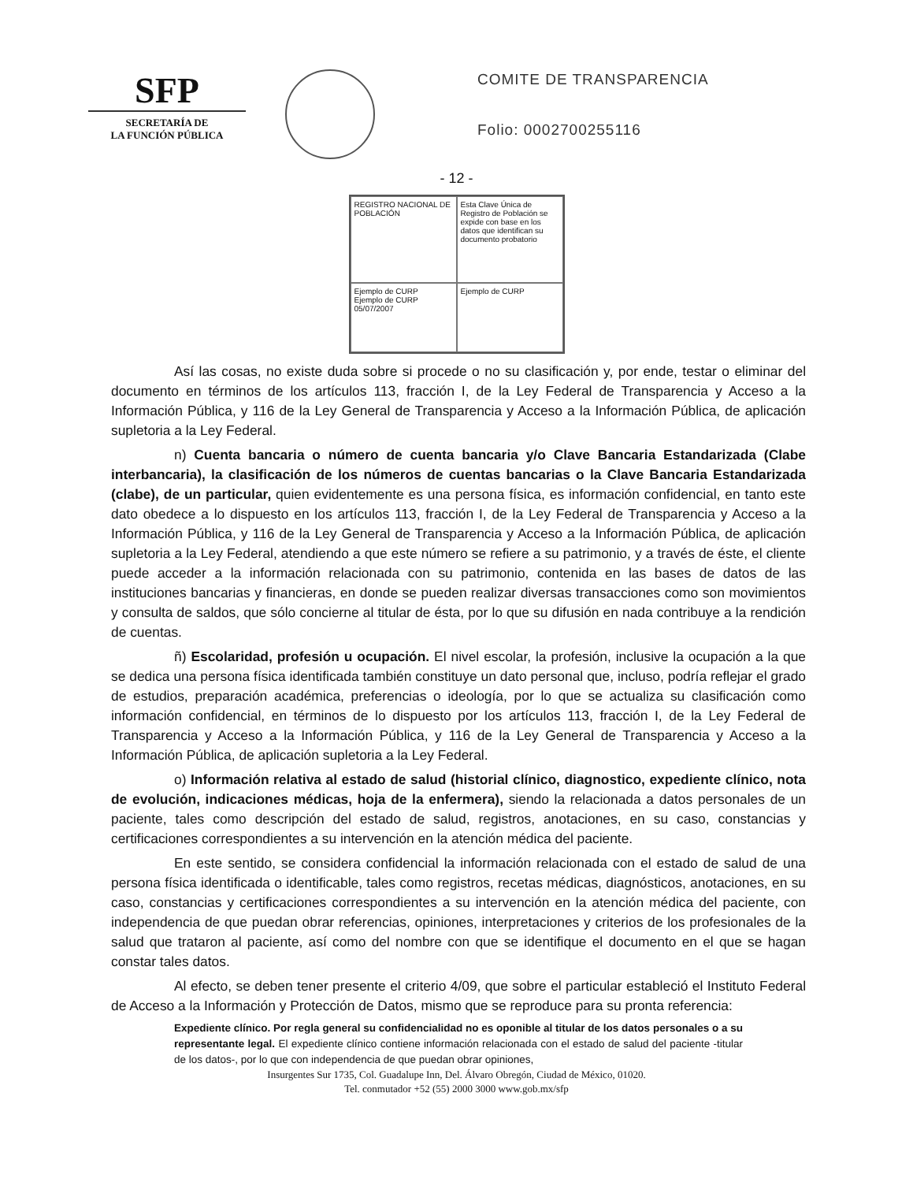SFP
SECRETARÍA DE
LA FUNCIÓN PÚBLICA
COMITE DE TRANSPARENCIA
Folio: 0002700255116
- 12 -
REGISTRO NACIONAL DE POBLACIÓN
Esta Clave Única de Registro de Población se expide con base en los datos que identifican su documento probatorio
Ejemplo de CURP
Ejemplo de CURP
05/07/2007
Ejemplo de CURP
Así las cosas, no existe duda sobre si procede o no su clasificación y, por ende, testar o eliminar del documento en términos de los artículos 113, fracción I, de la Ley Federal de Transparencia y Acceso a la Información Pública, y 116 de la Ley General de Transparencia y Acceso a la Información Pública, de aplicación supletoria a la Ley Federal.
n) Cuenta bancaria o número de cuenta bancaria y/o Clave Bancaria Estandarizada (Clabe interbancaria), la clasificación de los números de cuentas bancarias o la Clave Bancaria Estandarizada (clabe), de un particular, quien evidentemente es una persona física, es información confidencial, en tanto este dato obedece a lo dispuesto en los artículos 113, fracción I, de la Ley Federal de Transparencia y Acceso a la Información Pública, y 116 de la Ley General de Transparencia y Acceso a la Información Pública, de aplicación supletoria a la Ley Federal, atendiendo a que este número se refiere a su patrimonio, y a través de éste, el cliente puede acceder a la información relacionada con su patrimonio, contenida en las bases de datos de las instituciones bancarias y financieras, en donde se pueden realizar diversas transacciones como son movimientos y consulta de saldos, que sólo concierne al titular de ésta, por lo que su difusión en nada contribuye a la rendición de cuentas.
ñ) Escolaridad, profesión u ocupación. El nivel escolar, la profesión, inclusive la ocupación a la que se dedica una persona física identificada también constituye un dato personal que, incluso, podría reflejar el grado de estudios, preparación académica, preferencias o ideología, por lo que se actualiza su clasificación como información confidencial, en términos de lo dispuesto por los artículos 113, fracción I, de la Ley Federal de Transparencia y Acceso a la Información Pública, y 116 de la Ley General de Transparencia y Acceso a la Información Pública, de aplicación supletoria a la Ley Federal.
o) Información relativa al estado de salud (historial clínico, diagnostico, expediente clínico, nota de evolución, indicaciones médicas, hoja de la enfermera), siendo la relacionada a datos personales de un paciente, tales como descripción del estado de salud, registros, anotaciones, en su caso, constancias y certificaciones correspondientes a su intervención en la atención médica del paciente.
En este sentido, se considera confidencial la información relacionada con el estado de salud de una persona física identificada o identificable, tales como registros, recetas médicas, diagnósticos, anotaciones, en su caso, constancias y certificaciones correspondientes a su intervención en la atención médica del paciente, con independencia de que puedan obrar referencias, opiniones, interpretaciones y criterios de los profesionales de la salud que trataron al paciente, así como del nombre con que se identifique el documento en el que se hagan constar tales datos.
Al efecto, se deben tener presente el criterio 4/09, que sobre el particular estableció el Instituto Federal de Acceso a la Información y Protección de Datos, mismo que se reproduce para su pronta referencia:
Expediente clínico. Por regla general su confidencialidad no es oponible al titular de los datos personales o a su representante legal. El expediente clínico contiene información relacionada con el estado de salud del paciente -titular de los datos-, por lo que con independencia de que puedan obrar opiniones,
Insurgentes Sur 1735, Col. Guadalupe Inn, Del. Álvaro Obregón, Ciudad de México, 01020.
Tel. conmutador +52 (55) 2000 3000 www.gob.mx/sfp